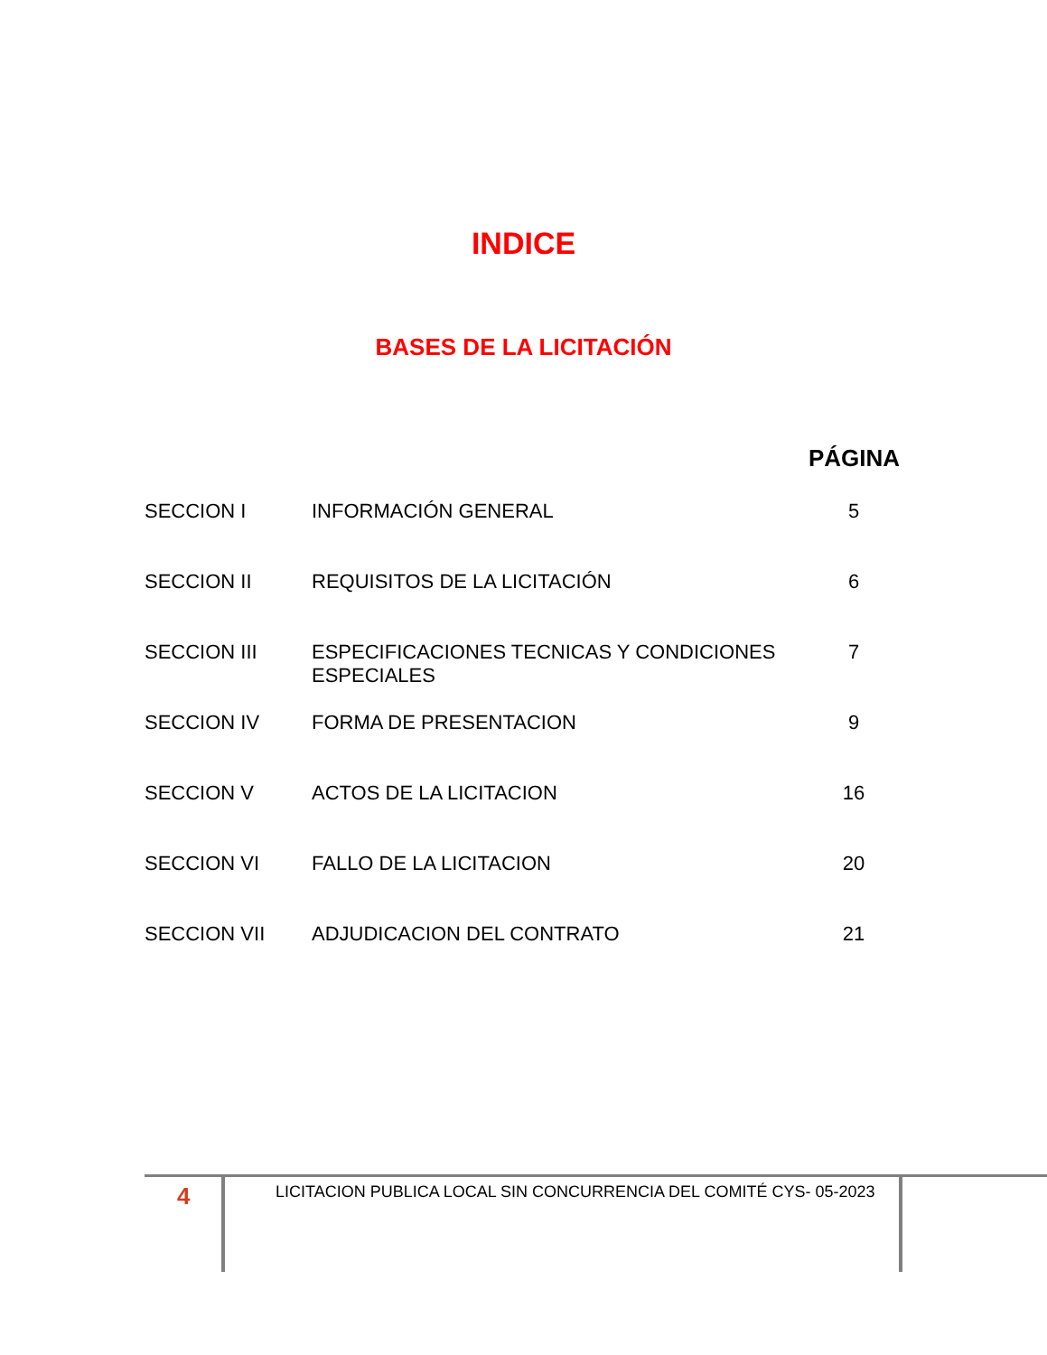INDICE
BASES DE LA LICITACIÓN
PÁGINA
| SECCION I | INFORMACIÓN GENERAL | 5 |
| SECCION II | REQUISITOS DE LA LICITACIÓN | 6 |
| SECCION III | ESPECIFICACIONES TECNICAS Y CONDICIONES ESPECIALES | 7 |
| SECCION IV | FORMA DE PRESENTACION | 9 |
| SECCION V | ACTOS DE LA LICITACION | 16 |
| SECCION VI | FALLO DE LA LICITACION | 20 |
| SECCION VII | ADJUDICACION DEL CONTRATO | 21 |
4 LICITACION PUBLICA LOCAL SIN CONCURRENCIA DEL COMITÉ CYS- 05-2023